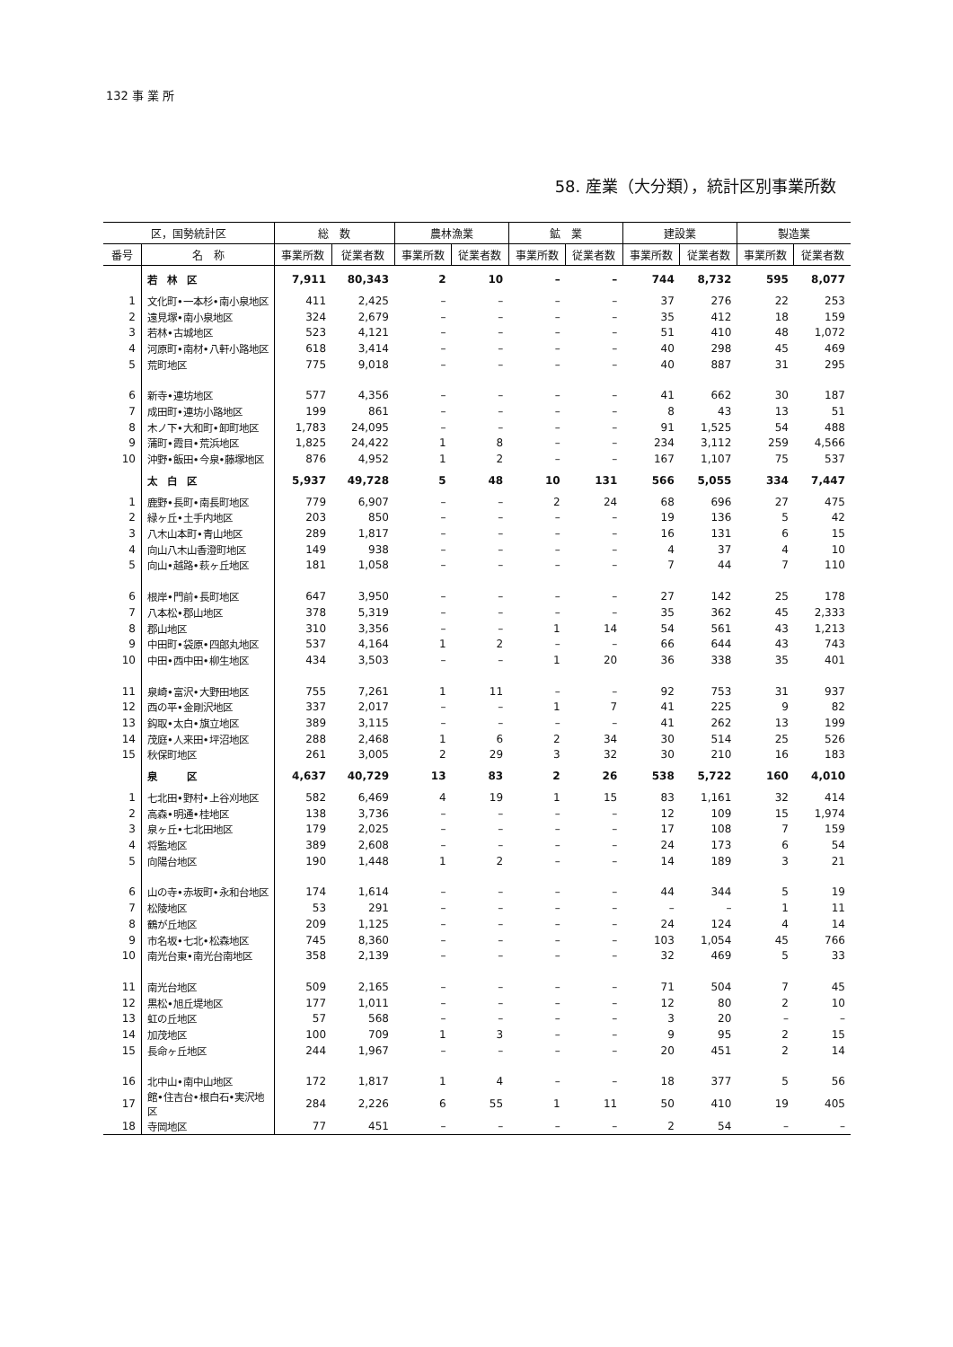132 事 業 所
58. 産業（大分類），統計区別事業所数
| 区，国勢統計区 | | 総 数 | | 農林漁業 | | 鉱 業 | | 建設業 | | 製造業 | |
| --- | --- | --- | --- | --- | --- | --- | --- | --- | --- | --- | --- |
| 番号 | 名 称 | 事業所数 | 従業者数 | 事業所数 | 従業者数 | 事業所数 | 従業者数 | 事業所数 | 従業者数 | 事業所数 | 従業者数 |
| | 若 林 区 | 7,911 | 80,343 | 2 | 10 | – | – | 744 | 8,732 | 595 | 8,077 |
| 1 | 文化町•一本杉•南小泉地区 | 411 | 2,425 | – | – | – | – | 37 | 276 | 22 | 253 |
| 2 | 遠見塚•南小泉地区 | 324 | 2,679 | – | – | – | – | 35 | 412 | 18 | 159 |
| 3 | 若林•古城地区 | 523 | 4,121 | – | – | – | – | 51 | 410 | 48 | 1,072 |
| 4 | 河原町•南材•八軒小路地区 | 618 | 3,414 | – | – | – | – | 40 | 298 | 45 | 469 |
| 5 | 荒町地区 | 775 | 9,018 | – | – | – | – | 40 | 887 | 31 | 295 |
| 6 | 新寺•連坊地区 | 577 | 4,356 | – | – | – | – | 41 | 662 | 30 | 187 |
| 7 | 成田町•連坊小路地区 | 199 | 861 | – | – | – | – | 8 | 43 | 13 | 51 |
| 8 | 木ノ下•大和町•卸町地区 | 1,783 | 24,095 | – | – | – | – | 91 | 1,525 | 54 | 488 |
| 9 | 蒲町•霞目•荒浜地区 | 1,825 | 24,422 | 1 | 8 | – | – | 234 | 3,112 | 259 | 4,566 |
| 10 | 沖野•飯田•今泉•藤塚地区 | 876 | 4,952 | 1 | 2 | – | – | 167 | 1,107 | 75 | 537 |
| | 太 白 区 | 5,937 | 49,728 | 5 | 48 | 10 | 131 | 566 | 5,055 | 334 | 7,447 |
| 1 | 鹿野•長町•南長町地区 | 779 | 6,907 | – | – | 2 | 24 | 68 | 696 | 27 | 475 |
| 2 | 緑ヶ丘•土手内地区 | 203 | 850 | – | – | – | – | 19 | 136 | 5 | 42 |
| 3 | 八木山本町•青山地区 | 289 | 1,817 | – | – | – | – | 16 | 131 | 6 | 15 |
| 4 | 向山八木山香澄町地区 | 149 | 938 | – | – | – | – | 4 | 37 | 4 | 10 |
| 5 | 向山•越路•萩ヶ丘地区 | 181 | 1,058 | – | – | – | – | 7 | 44 | 7 | 110 |
| 6 | 根岸•門前•長町地区 | 647 | 3,950 | – | – | – | – | 27 | 142 | 25 | 178 |
| 7 | 八本松•郡山地区 | 378 | 5,319 | – | – | – | – | 35 | 362 | 45 | 2,333 |
| 8 | 郡山地区 | 310 | 3,356 | – | – | 1 | 14 | 54 | 561 | 43 | 1,213 |
| 9 | 中田町•袋原•四郎丸地区 | 537 | 4,164 | 1 | 2 | – | – | 66 | 644 | 43 | 743 |
| 10 | 中田•西中田•柳生地区 | 434 | 3,503 | – | – | 1 | 20 | 36 | 338 | 35 | 401 |
| 11 | 泉崎•富沢•大野田地区 | 755 | 7,261 | 1 | 11 | – | – | 92 | 753 | 31 | 937 |
| 12 | 西の平•金剛沢地区 | 337 | 2,017 | – | – | 1 | 7 | 41 | 225 | 9 | 82 |
| 13 | 鈎取•太白•旗立地区 | 389 | 3,115 | – | – | – | – | 41 | 262 | 13 | 199 |
| 14 | 茂庭•人来田•坪沼地区 | 288 | 2,468 | 1 | 6 | 2 | 34 | 30 | 514 | 25 | 526 |
| 15 | 秋保町地区 | 261 | 3,005 | 2 | 29 | 3 | 32 | 30 | 210 | 16 | 183 |
| | 泉 区 | 4,637 | 40,729 | 13 | 83 | 2 | 26 | 538 | 5,722 | 160 | 4,010 |
| 1 | 七北田•野村•上谷刈地区 | 582 | 6,469 | 4 | 19 | 1 | 15 | 83 | 1,161 | 32 | 414 |
| 2 | 高森•明通•桂地区 | 138 | 3,736 | – | – | – | – | 12 | 109 | 15 | 1,974 |
| 3 | 泉ヶ丘•七北田地区 | 179 | 2,025 | – | – | – | – | 17 | 108 | 7 | 159 |
| 4 | 将監地区 | 389 | 2,608 | – | – | – | – | 24 | 173 | 6 | 54 |
| 5 | 向陽台地区 | 190 | 1,448 | 1 | 2 | – | – | 14 | 189 | 3 | 21 |
| 6 | 山の寺•赤坂町•永和台地区 | 174 | 1,614 | – | – | – | – | 44 | 344 | 5 | 19 |
| 7 | 松陵地区 | 53 | 291 | – | – | – | – | – | – | 1 | 11 |
| 8 | 鶴が丘地区 | 209 | 1,125 | – | – | – | – | 24 | 124 | 4 | 14 |
| 9 | 市名坂•七北•松森地区 | 745 | 8,360 | – | – | – | – | 103 | 1,054 | 45 | 766 |
| 10 | 南光台東•南光台南地区 | 358 | 2,139 | – | – | – | – | 32 | 469 | 5 | 33 |
| 11 | 南光台地区 | 509 | 2,165 | – | – | – | – | 71 | 504 | 7 | 45 |
| 12 | 黒松•旭丘堤地区 | 177 | 1,011 | – | – | – | – | 12 | 80 | 2 | 10 |
| 13 | 虹の丘地区 | 57 | 568 | – | – | – | – | 3 | 20 | – | – |
| 14 | 加茂地区 | 100 | 709 | 1 | 3 | – | – | 9 | 95 | 2 | 15 |
| 15 | 長命ヶ丘地区 | 244 | 1,967 | – | – | – | – | 20 | 451 | 2 | 14 |
| 16 | 北中山•南中山地区 | 172 | 1,817 | 1 | 4 | – | – | 18 | 377 | 5 | 56 |
| 17 | 館•住吉台•根白石•実沢地区 | 284 | 2,226 | 6 | 55 | 1 | 11 | 50 | 410 | 19 | 405 |
| 18 | 寺岡地区 | 77 | 451 | – | – | – | – | 2 | 54 | – | – |